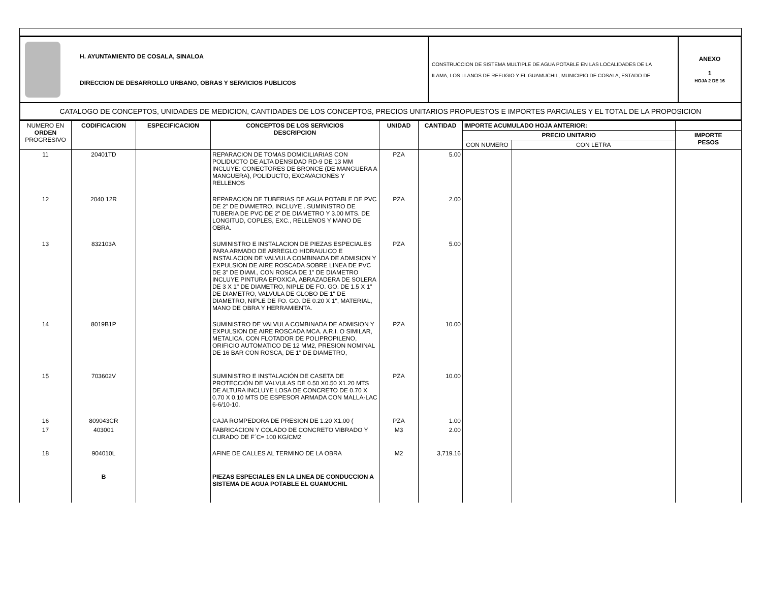| H. AYUNTAMIENTO DE COSALA, SINALOA DIRECCION DE DESARROLLO URBANO, OBRAS Y SERVICIOS PUBLICOS | CONSTRUCCION DE SISTEMA MULTIPLE DE AGUA POTABLE EN LAS LOCALIDADES DE LA ILAMA, LOS LLANOS DE REFUGIO Y EL GUAMUCHIL, MUNICIPIO DE COSALA, ESTADO DE | ANEXO 1 HOJA 2 DE 16 |
| CATALOGO DE CONCEPTOS, UNIDADES DE MEDICION, CANTIDADES DE LOS CONCEPTOS, PRECIOS UNITARIOS PROPUESTOS E IMPORTES PARCIALES Y EL TOTAL DE LA PROPOSICION | | |
| NUMERO EN ORDEN PROGRESIVO | CODIFICACION | ESPECIFICACION | CONCEPTOS DE LOS SERVICIOS DESCRIPCION | UNIDAD | CANTIDAD | IMPORTE ACUMULADO HOJA ANTERIOR: | | |
| --- | --- | --- | --- | --- | --- | --- | --- | --- |
| | | | | | | PRECIO UNITARIO | | IMPORTE PESOS |
| | | | | | | CON NUMERO | CON LETRA | |
| 11 | 20401TD | | REPARACION DE TOMAS DOMICILIARIAS CON POLIDUCTO DE ALTA DENSIDAD RD-9 DE 13 MM INCLUYE: CONECTORES DE BRONCE (DE MANGUERA A MANGUERA), POLIDUCTO, EXCAVACIONES Y RELLENOS | PZA | 5.00 | | | |
| 12 | 2040 12R | | REPARACION DE TUBERIAS DE AGUA POTABLE DE PVC DE 2" DE DIAMETRO, INCLUYE . SUMINISTRO DE TUBERIA DE PVC DE 2" DE DIAMETRO Y 3.00 MTS. DE LONGITUD, COPLES, EXC., RELLENOS Y MANO DE OBRA. | PZA | 2.00 | | | |
| 13 | 832103A | | SUMINISTRO E INSTALACION DE PIEZAS ESPECIALES PARA ARMADO DE ARREGLO HIDRAULICO E INSTALACION DE VALVULA COMBINADA DE ADMISION Y EXPULSION DE AIRE ROSCADA SOBRE LINEA DE PVC DE 3" DE DIAM., CON ROSCA DE 1" DE DIAMETRO INCLUYE PINTURA EPOXICA, ABRAZADERA DE SOLERA DE 3 X 1" DE DIAMETRO, NIPLE DE FO. GO. DE 1.5 X 1" DE DIAMETRO, VALVULA DE GLOBO DE 1" DE DIAMETRO, NIPLE DE FO. GO. DE 0.20 X 1", MATERIAL, MANO DE OBRA Y HERRAMIENTA. | PZA | 5.00 | | | |
| 14 | 8019B1P | | SUMINISTRO DE VALVULA COMBINADA DE ADMISION Y EXPULSION DE AIRE ROSCADA MCA. A.R.I. O SIMILAR, METALICA, CON FLOTADOR DE POLIPROPILENO, ORIFICIO AUTOMATICO DE 12 MM2, PRESION NOMINAL DE 16 BAR CON ROSCA, DE 1" DE DIAMETRO, | PZA | 10.00 | | | |
| 15 | 703602V | | SUMINISTRO E INSTALACIÓN DE CASETA DE PROTECCIÓN DE VALVULAS DE 0.50 X0.50 X1.20 MTS DE ALTURA INCLUYE LOSA DE CONCRETO DE 0.70 X 0.70 X 0.10 MTS DE ESPESOR ARMADA CON MALLA-LAC 6-6/10-10. | PZA | 10.00 | | | |
| 16 | 809043CR | | CAJA ROMPEDORA DE PRESION DE 1.20 X1.00 ( | PZA | 1.00 | | | |
| 17 | 403001 | | FABRICACION Y COLADO DE CONCRETO VIBRADO Y CURADO DE F´C= 100 KG/CM2 | M3 | 2.00 | | | |
| 18 | 904010L | | AFINE DE CALLES AL TERMINO DE LA OBRA | M2 | 3,719.16 | | | |
| | B | | PIEZAS ESPECIALES EN LA LINEA DE CONDUCCION A SISTEMA DE AGUA POTABLE EL GUAMUCHIL | | | | | |